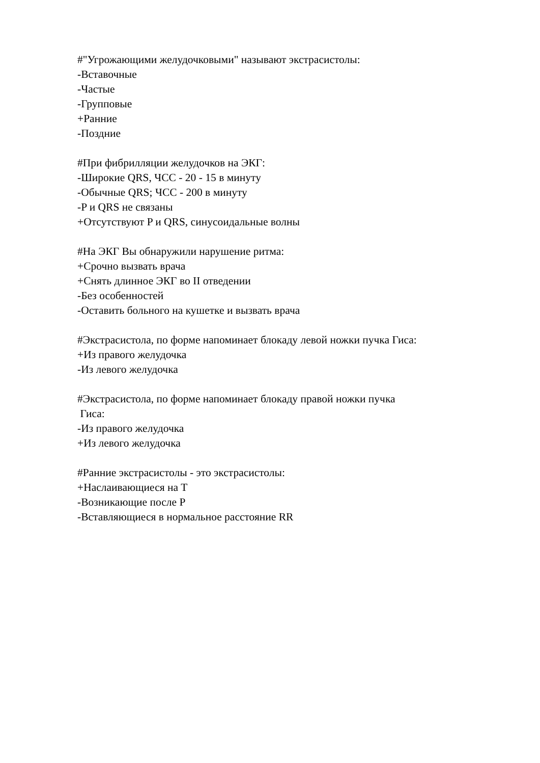#"Угрожающими желудочковыми" называют экстрасистолы:
-Вставочные
-Частые
-Групповые
+Ранние
-Поздние
#При фибрилляции желудочков на ЭКГ:
-Широкие QRS, ЧСС - 20 - 15 в минуту
-Обычные QRS; ЧСС - 200 в минуту
-P и QRS не связаны
+Отсутствуют P и QRS, синусоидальные волны
#На ЭКГ Вы обнаружили нарушение ритма:
+Срочно вызвать врача
+Снять длинное ЭКГ во II отведении
-Без особенностей
-Оставить больного на кушетке и вызвать врача
#Экстрасистола, по форме напоминает блокаду левой ножки пучка Гиса:
+Из правого желудочка
-Из левого желудочка
#Экстрасистола, по форме напоминает блокаду правой ножки пучка
Гиса:
-Из правого желудочка
+Из левого желудочка
#Ранние экстрасистолы - это экстрасистолы:
+Наслаивающиеся на Т
-Возникающие после Р
-Вставляющиеся в нормальное расстояние RR